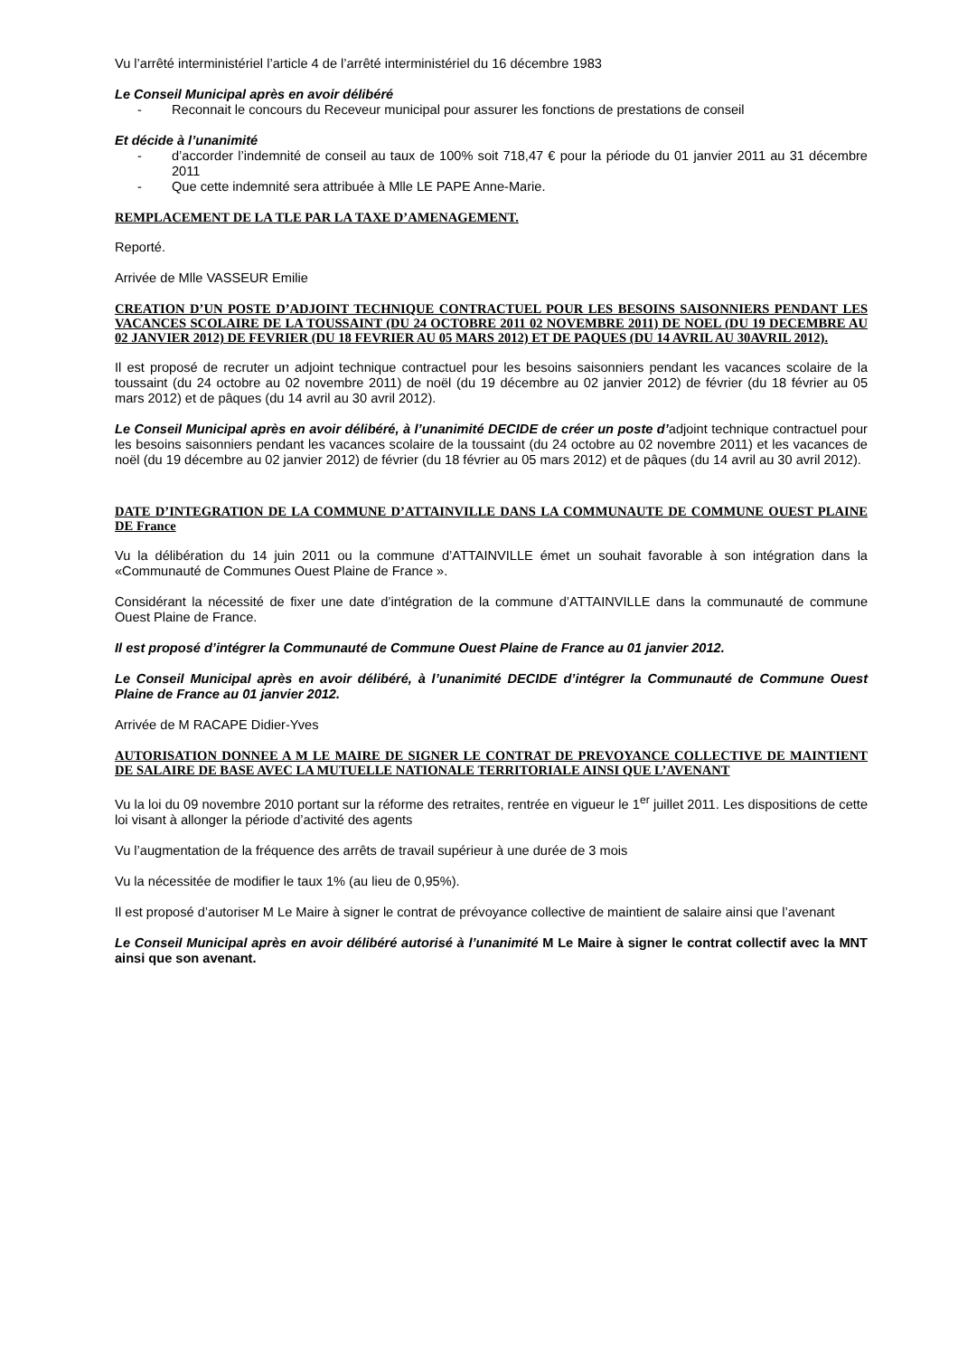Vu l’arrêté interministériel l’article 4 de l’arrêté interministériel du 16 décembre 1983
Le Conseil Municipal après en avoir délibéré
- Reconnait le concours du Receveur municipal pour assurer les fonctions de prestations de conseil
Et décide à l’unanimité
- d’accorder l’indemnité de conseil au taux de 100% soit 718,47 € pour la période du 01 janvier 2011 au 31 décembre 2011
- Que cette indemnité sera attribuée à Mlle LE PAPE Anne-Marie.
REMPLACEMENT DE LA TLE PAR LA TAXE D’AMENAGEMENT.
Reporté.
Arrivée de Mlle VASSEUR Emilie
CREATION D’UN POSTE D’ADJOINT TECHNIQUE CONTRACTUEL POUR LES BESOINS SAISONNIERS PENDANT LES VACANCES SCOLAIRE DE LA TOUSSAINT (DU 24 OCTOBRE 2011 02 NOVEMBRE 2011) DE NOEL (DU 19 DECEMBRE AU 02 JANVIER 2012) DE FEVRIER (DU 18 FEVRIER AU 05 MARS 2012) ET DE PAQUES (DU 14 AVRIL AU 30AVRIL 2012).
Il est proposé de recruter un adjoint technique contractuel pour les besoins saisonniers pendant les vacances scolaire de la toussaint (du 24 octobre au 02 novembre 2011) de noël (du 19 décembre au 02 janvier 2012) de février (du 18 février au 05 mars 2012) et de pâques (du 14 avril au 30 avril 2012).
Le Conseil Municipal après en avoir délibéré, à l’unanimité DECIDE de créer un poste d’adjoint technique contractuel pour les besoins saisonniers pendant les vacances scolaire de la toussaint (du 24 octobre au 02 novembre 2011) et les vacances de noël (du 19 décembre au 02 janvier 2012) de février (du 18 février au 05 mars 2012) et de pâques (du 14 avril au 30 avril 2012).
DATE D’INTEGRATION DE LA COMMUNE D’ATTAINVILLE DANS LA COMMUNAUTE DE COMMUNE OUEST PLAINE DE France
Vu la délibération du 14 juin 2011 ou la commune d’ATTAINVILLE émet un souhait favorable à son intégration dans la «Communauté de Communes Ouest Plaine de France ».
Considérant la nécessité de fixer une date d’intégration de la commune d’ATTAINVILLE dans la communauté de commune Ouest Plaine de France.
Il est proposé d’intégrer la Communauté de Commune Ouest Plaine de France au 01 janvier 2012.
Le Conseil Municipal après en avoir délibéré, à l’unanimité DECIDE d’intégrer la Communauté de Commune Ouest Plaine de France au 01 janvier 2012.
Arrivée de M RACAPE Didier-Yves
AUTORISATION DONNEE A M LE MAIRE DE SIGNER LE CONTRAT DE PREVOYANCE COLLECTIVE DE MAINTIENT DE SALAIRE DE BASE AVEC LA MUTUELLE NATIONALE TERRITORIALE AINSI QUE L’AVENANT
Vu la loi du 09 novembre 2010 portant sur la réforme des retraites, rentrée en vigueur le 1<sup>er</sup> juillet 2011. Les dispositions de cette loi visant à allonger la période d’activité des agents
Vu l’augmentation de la fréquence des arrêts de travail supérieur à une durée de 3 mois
Vu la nécessitée de modifier le taux 1% (au lieu de 0,95%).
Il est proposé d’autoriser M Le Maire à signer le contrat de prévoyance collective de maintient de salaire ainsi que l’avenant
Le Conseil Municipal après en avoir délibéré autorisé à l’unanimité M Le Maire à signer le contrat collectif avec la MNT ainsi que son avenant.